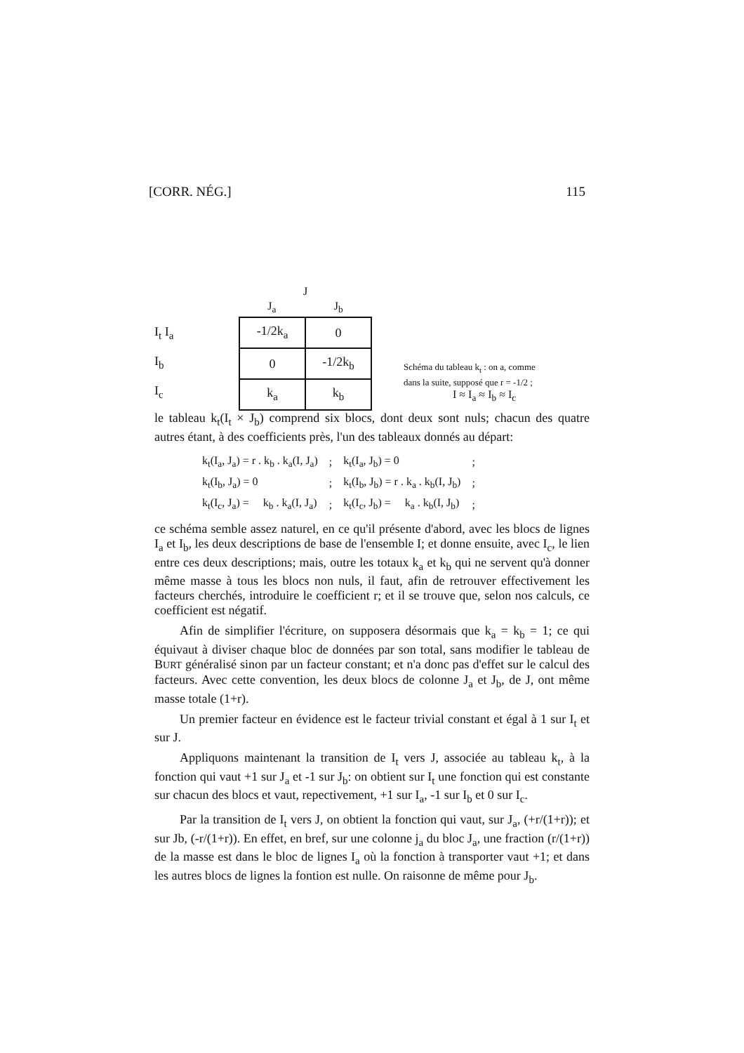[CORR. NÉG.] 115
I<sub>t</sub> I<sub>a</sub>
I<sub>b</sub>
I<sub>c</sub>
J
J<sub>a</sub> J<sub>b</sub>
| -1/2k<sub>a</sub> | 0 |
| 0 | -1/2k<sub>b</sub> |
| k<sub>a</sub> | k<sub>b</sub> |
Schéma du tableau k<sub>t</sub> : on a, comme
dans la suite, supposé que r = -1/2 ;
I ≈ I<sub>a</sub> ≈ I<sub>b</sub> ≈ I<sub>c</sub>
le tableau k<sub>t</sub>(I<sub>t</sub> × J<sub>b</sub>) comprend six blocs, dont deux sont nuls; chacun des quatre autres étant, à des coefficients près, l'un des tableaux donnés au départ:
| k<sub>t</sub>(I<sub>a</sub>, J<sub>a</sub>) = r . k<sub>b</sub> . k<sub>a</sub>(I, J<sub>a</sub>) | ; | k<sub>t</sub>(I<sub>a</sub>, J<sub>b</sub>) = 0 | ; |
| k<sub>t</sub>(I<sub>b</sub>, J<sub>a</sub>) = 0 | ; | k<sub>t</sub>(I<sub>b</sub>, J<sub>b</sub>) = r . k<sub>a</sub> . k<sub>b</sub>(I, J<sub>b</sub>) | ; |
| k<sub>t</sub>(I<sub>c</sub>, J<sub>a</sub>) = k<sub>b</sub> . k<sub>a</sub>(I, J<sub>a</sub>) | ; | k<sub>t</sub>(I<sub>c</sub>, J<sub>b</sub>) = k<sub>a</sub> . k<sub>b</sub>(I, J<sub>b</sub>) | ; |
ce schéma semble assez naturel, en ce qu'il présente d'abord, avec les blocs de lignes I<sub>a</sub> et I<sub>b</sub>, les deux descriptions de base de l'ensemble I; et donne ensuite, avec I<sub>c</sub>, le lien entre ces deux descriptions; mais, outre les totaux k<sub>a</sub> et k<sub>b</sub> qui ne servent qu'à donner même masse à tous les blocs non nuls, il faut, afin de retrouver effectivement les facteurs cherchés, introduire le coefficient r; et il se trouve que, selon nos calculs, ce coefficient est négatif.
Afin de simplifier l'écriture, on supposera désormais que k<sub>a</sub> = k<sub>b</sub> = 1; ce qui équivaut à diviser chaque bloc de données par son total, sans modifier le tableau de BURT généralisé sinon par un facteur constant; et n'a donc pas d'effet sur le calcul des facteurs. Avec cette convention, les deux blocs de colonne J<sub>a</sub> et J<sub>b</sub>, de J, ont même masse totale (1+r).
Un premier facteur en évidence est le facteur trivial constant et égal à 1 sur I<sub>t</sub> et sur J.
Appliquons maintenant la transition de I<sub>t</sub> vers J, associée au tableau k<sub>t</sub>, à la fonction qui vaut +1 sur J<sub>a</sub> et -1 sur J<sub>b</sub>: on obtient sur I<sub>t</sub> une fonction qui est constante sur chacun des blocs et vaut, repectivement, +1 sur I<sub>a</sub>, -1 sur I<sub>b</sub> et 0 sur I<sub>c</sub>.
Par la transition de I<sub>t</sub> vers J, on obtient la fonction qui vaut, sur J<sub>a</sub>, (+r/(1+r)); et sur Jb, (-r/(1+r)). En effet, en bref, sur une colonne j<sub>a</sub> du bloc J<sub>a</sub>, une fraction (r/(1+r)) de la masse est dans le bloc de lignes I<sub>a</sub> où la fonction à transporter vaut +1; et dans les autres blocs de lignes la fontion est nulle. On raisonne de même pour J<sub>b</sub>.